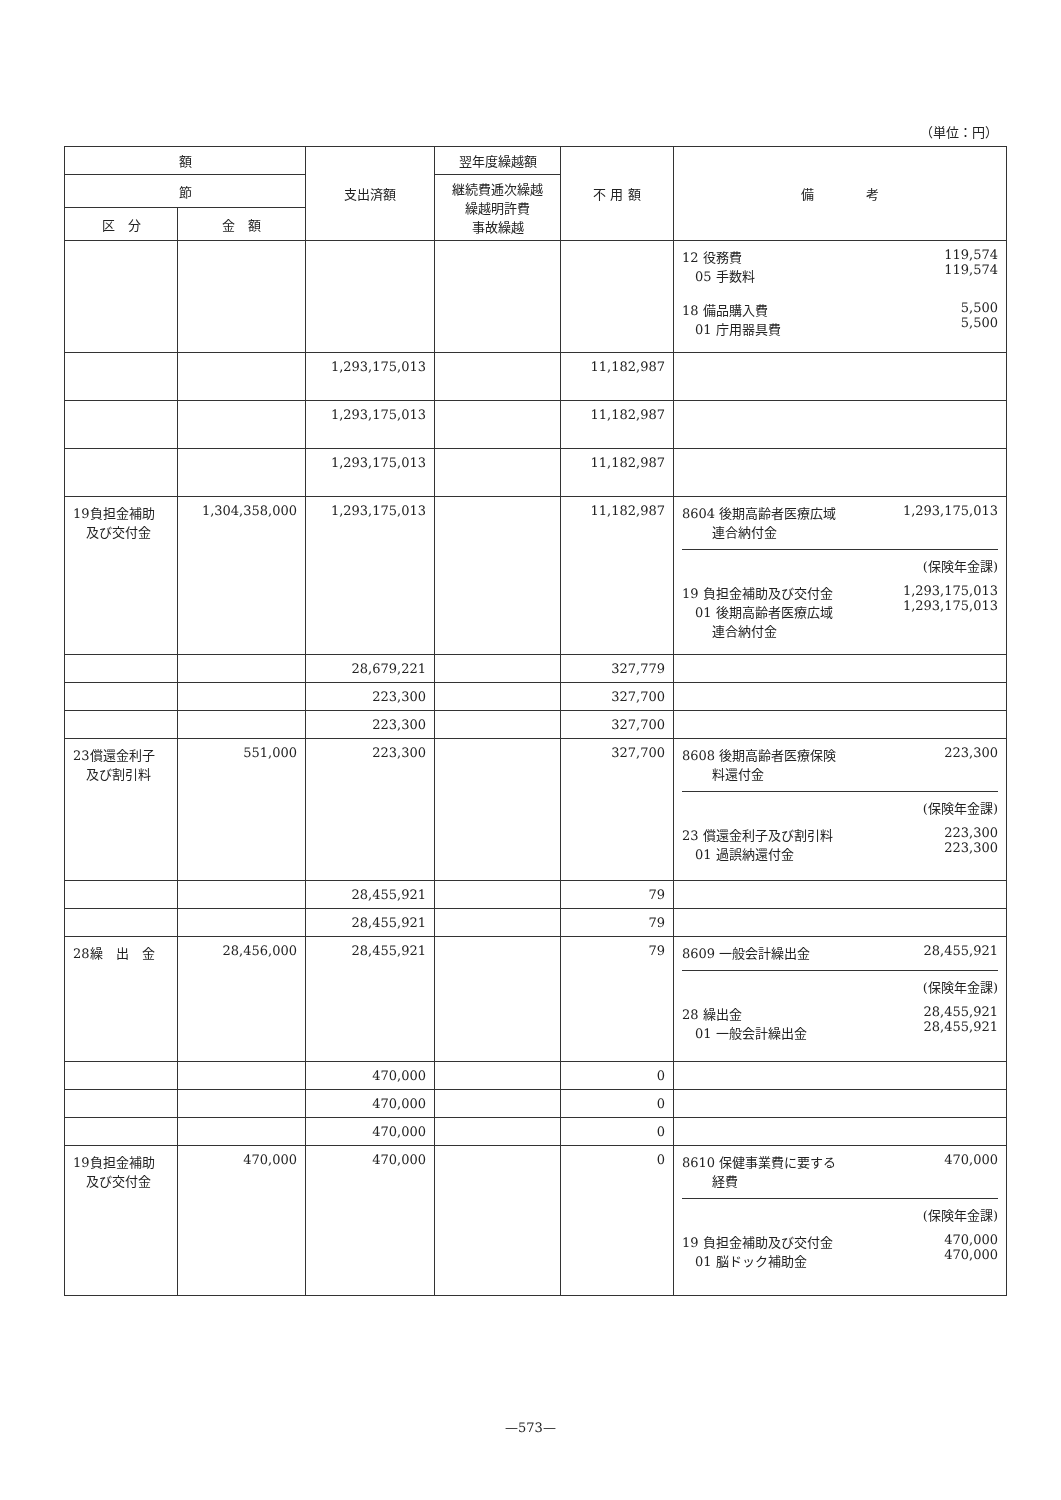（単位：円）
| 額 | | 支出済額 | 翌年度繰越額 | 不 用 額 | 備 考 |
| --- | --- | --- | --- | --- | --- |
| 節 | | | 継続費逓次繰越 繰越明許費 事故繰越 | | |
| 区 分 | 金 額 | | | | |
| | | | | | 12 役務費 05 手数料 119,574 119,574 18 備品購入費 01 庁用器具費 5,500 5,500 |
| | | 1,293,175,013 | | 11,182,987 | |
| | | 1,293,175,013 | | 11,182,987 | |
| | | 1,293,175,013 | | 11,182,987 | |
| 19負担金補助 及び交付金 | 1,304,358,000 | 1,293,175,013 | | 11,182,987 | 8604 後期高齢者医療広域 連合納付金 1,293,175,013 (保険年金課) 19 負担金補助及び交付金 01 後期高齢者医療広域 連合納付金 1,293,175,013 1,293,175,013 |
| | | 28,679,221 | | 327,779 | |
| | | 223,300 | | 327,700 | |
| | | 223,300 | | 327,700 | |
| 23償還金利子 及び割引料 | 551,000 | 223,300 | | 327,700 | 8608 後期高齢者医療保険 料還付金 223,300 (保険年金課) 23 償還金利子及び割引料 01 過誤納還付金 223,300 223,300 |
| | | 28,455,921 | | 79 | |
| | | 28,455,921 | | 79 | |
| 28繰 出 金 | 28,456,000 | 28,455,921 | | 79 | 8609 一般会計繰出金 28,455,921 (保険年金課) 28 繰出金 01 一般会計繰出金 28,455,921 28,455,921 |
| | | 470,000 | | 0 | |
| | | 470,000 | | 0 | |
| | | 470,000 | | 0 | |
| 19負担金補助 及び交付金 | 470,000 | 470,000 | | 0 | 8610 保健事業費に要する 経費 470,000 (保険年金課) 19 負担金補助及び交付金 01 脳ドック補助金 470,000 470,000 |
—573—